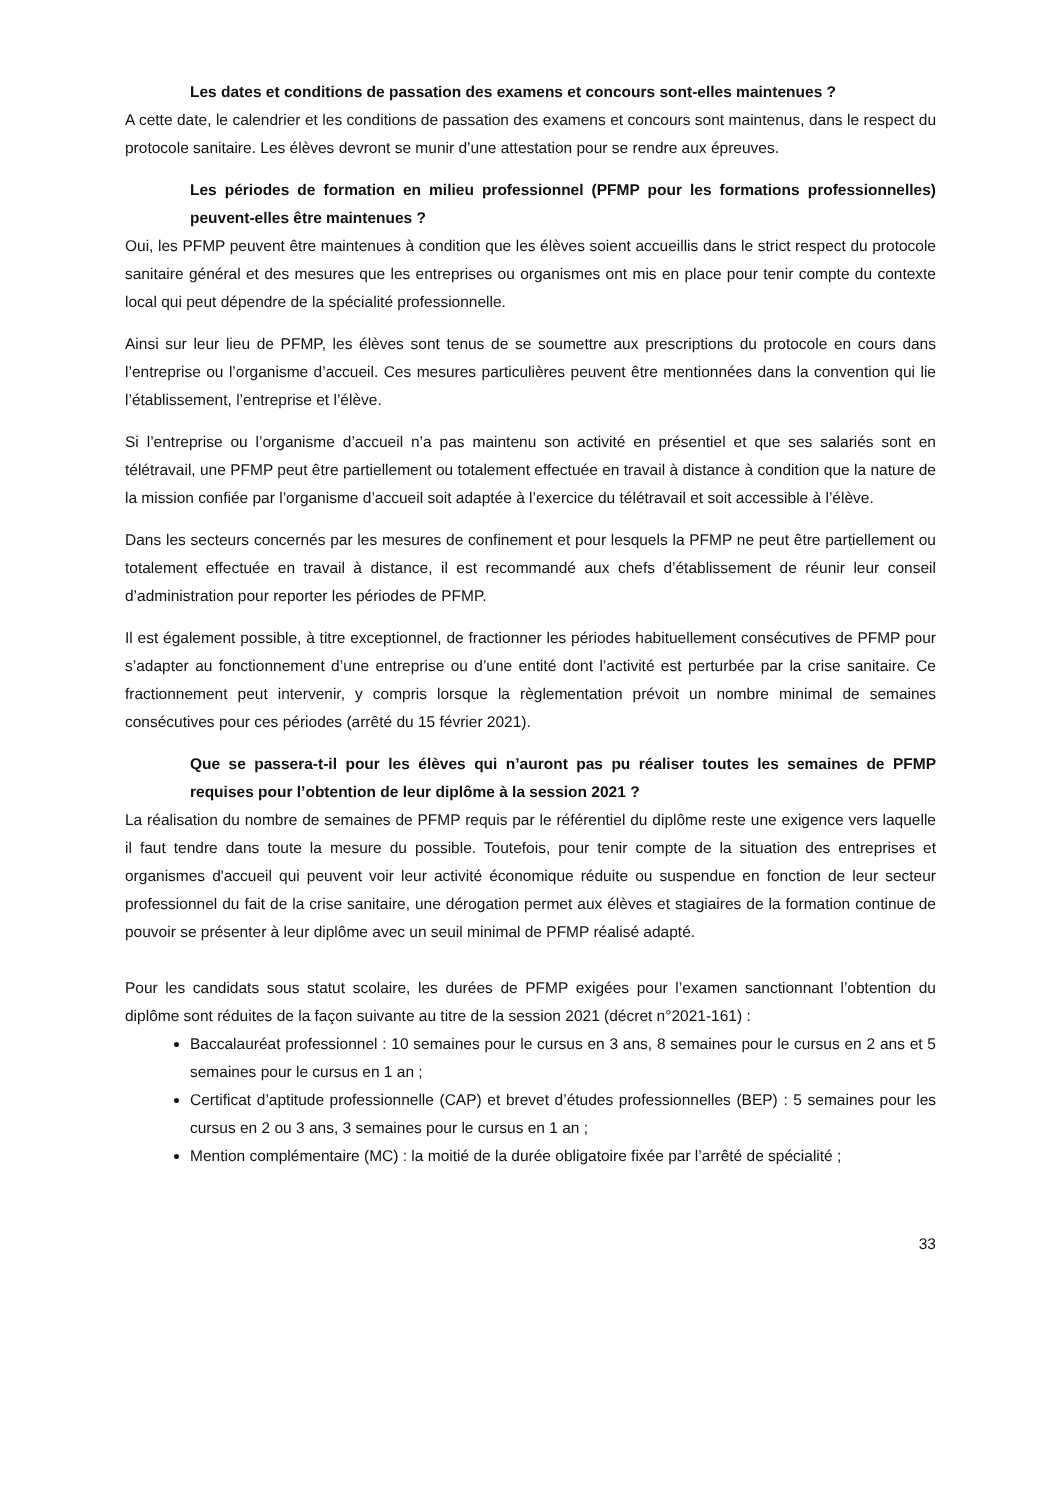Les dates et conditions de passation des examens et concours sont-elles maintenues ?
A cette date, le calendrier et les conditions de passation des examens et concours sont maintenus, dans le respect du protocole sanitaire. Les élèves devront se munir d’une attestation pour se rendre aux épreuves.
Les périodes de formation en milieu professionnel (PFMP pour les formations professionnelles) peuvent-elles être maintenues ?
Oui, les PFMP peuvent être maintenues à condition que les élèves soient accueillis dans le strict respect du protocole sanitaire général et des mesures que les entreprises ou organismes ont mis en place pour tenir compte du contexte local qui peut dépendre de la spécialité professionnelle.
Ainsi sur leur lieu de PFMP, les élèves sont tenus de se soumettre aux prescriptions du protocole en cours dans l’entreprise ou l’organisme d’accueil. Ces mesures particulières peuvent être mentionnées dans la convention qui lie l’établissement, l’entreprise et l’élève.
Si l’entreprise ou l’organisme d’accueil n’a pas maintenu son activité en présentiel et que ses salariés sont en télétravail, une PFMP peut être partiellement ou totalement effectuée en travail à distance à condition que la nature de la mission confiée par l’organisme d’accueil soit adaptée à l’exercice du télétravail et soit accessible à l’élève.
Dans les secteurs concernés par les mesures de confinement et pour lesquels la PFMP ne peut être partiellement ou totalement effectuée en travail à distance, il est recommandé aux chefs d’établissement de réunir leur conseil d’administration pour reporter les périodes de PFMP.
Il est également possible, à titre exceptionnel, de fractionner les périodes habituellement consécutives de PFMP pour s’adapter au fonctionnement d’une entreprise ou d’une entité dont l’activité est perturbée par la crise sanitaire. Ce fractionnement peut intervenir, y compris lorsque la règlementation prévoit un nombre minimal de semaines consécutives pour ces périodes (arrêté du 15 février 2021).
Que se passera-t-il pour les élèves qui n’auront pas pu réaliser toutes les semaines de PFMP requises pour l’obtention de leur diplôme à la session 2021 ?
La réalisation du nombre de semaines de PFMP requis par le référentiel du diplôme reste une exigence vers laquelle il faut tendre dans toute la mesure du possible. Toutefois, pour tenir compte de la situation des entreprises et organismes d'accueil qui peuvent voir leur activité économique réduite ou suspendue en fonction de leur secteur professionnel du fait de la crise sanitaire, une dérogation permet aux élèves et stagiaires de la formation continue de pouvoir se présenter à leur diplôme avec un seuil minimal de PFMP réalisé adapté.
Pour les candidats sous statut scolaire, les durées de PFMP exigées pour l’examen sanctionnant l’obtention du diplôme sont réduites de la façon suivante au titre de la session 2021 (décret n°2021-161) :
Baccalauréat professionnel : 10 semaines pour le cursus en 3 ans, 8 semaines pour le cursus en 2 ans et 5 semaines pour le cursus en 1 an ;
Certificat d’aptitude professionnelle (CAP) et brevet d’études professionnelles (BEP) : 5 semaines pour les cursus en 2 ou 3 ans, 3 semaines pour le cursus en 1 an ;
Mention complémentaire (MC) : la moitié de la durée obligatoire fixée par l’arrêté de spécialité ;
33